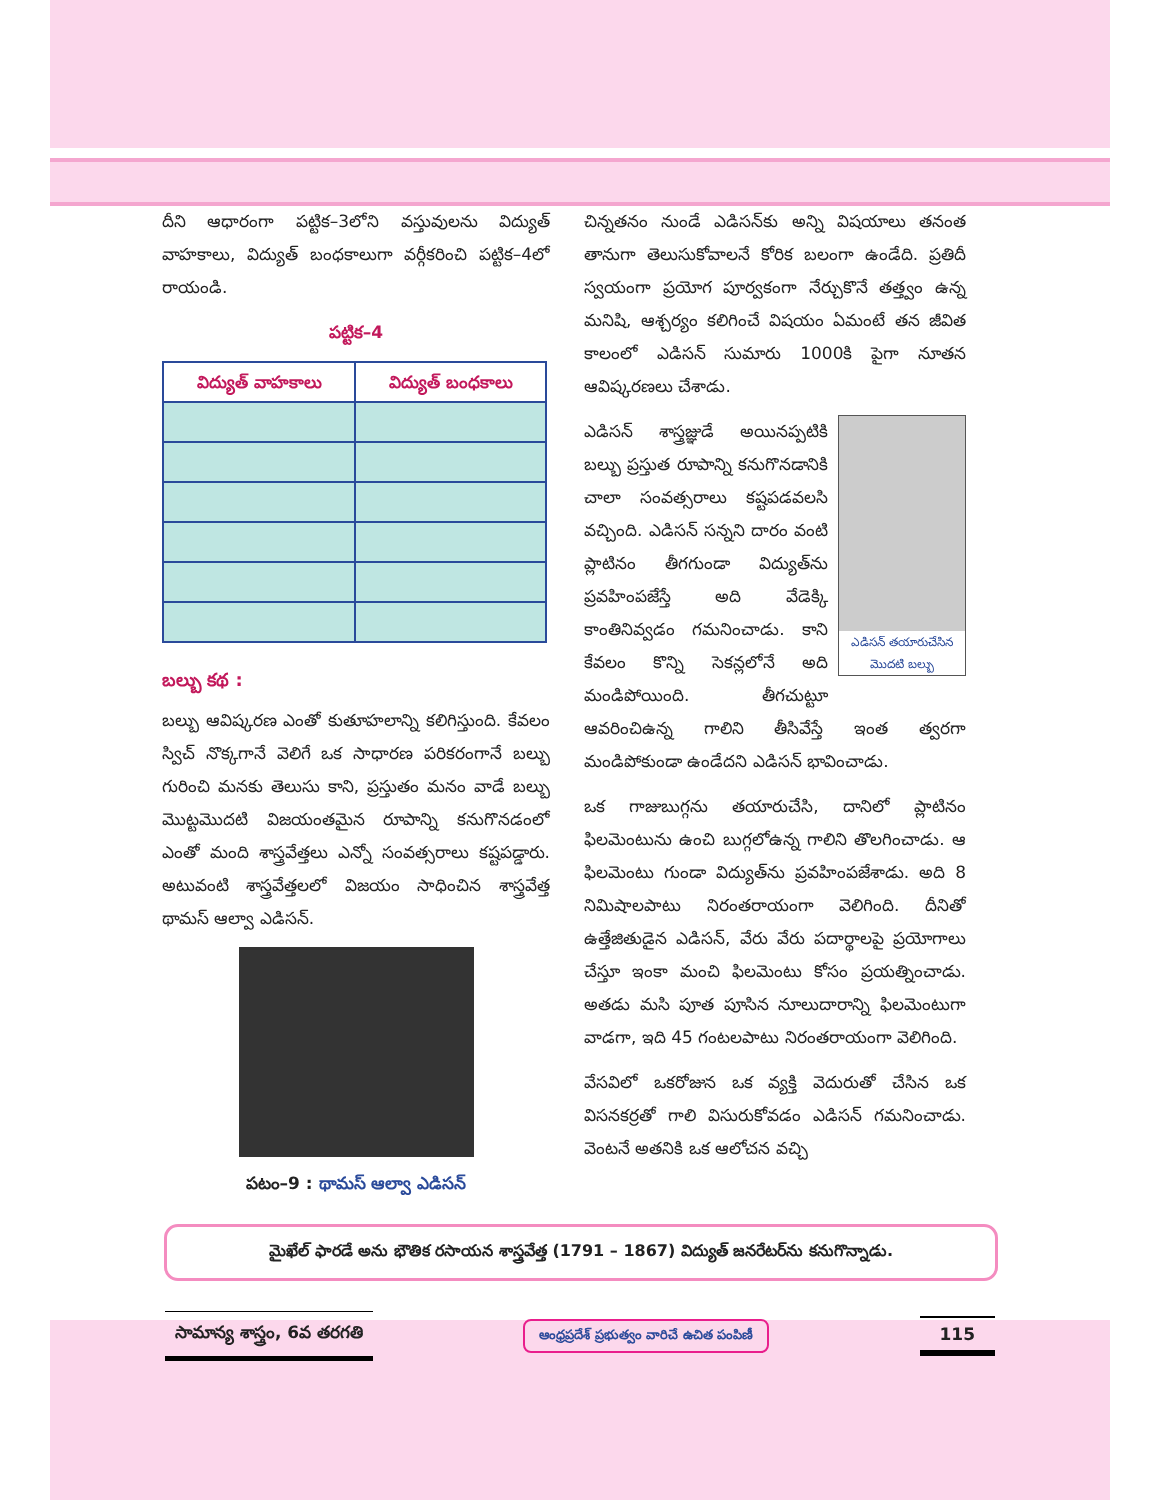దీని ఆధారంగా పట్టిక–3లోని వస్తువులను విద్యుత్ వాహకాలు, విద్యుత్ బంధకాలుగా వర్గీకరించి పట్టిక–4లో రాయండి.
పట్టిక–4
| విద్యుత్ వాహకాలు | విద్యుత్ బంధకాలు |
| --- | --- |
బల్బు కథ :
బల్బు ఆవిష్కరణ ఎంతో కుతూహలాన్ని కలిగిస్తుంది. కేవలం స్విచ్ నొక్కగానే వెలిగే ఒక సాధారణ పరికరంగానే బల్బు గురించి మనకు తెలుసు కాని, ప్రస్తుతం మనం వాడే బల్బు మొట్టమొదటి విజయంతమైన రూపాన్ని కనుగొనడంలో ఎంతో మంది శాస్త్రవేత్తలు ఎన్నో సంవత్సరాలు కష్టపడ్డారు. అటువంటి శాస్త్రవేత్తలలో విజయం సాధించిన శాస్త్రవేత్త థామస్ ఆల్వా ఎడిసన్.
పటం–9 : థామస్ ఆల్వా ఎడిసన్
చిన్నతనం నుండే ఎడిసన్‌కు అన్ని విషయాలు తనంత తానుగా తెలుసుకోవాలనే కోరిక బలంగా ఉండేది. ప్రతిదీ స్వయంగా ప్రయోగ పూర్వకంగా నేర్చుకొనే తత్త్వం ఉన్న మనిషి, ఆశ్చర్యం కలిగించే విషయం ఏమంటే తన జీవిత కాలంలో ఎడిసన్ సుమారు 1000కి పైగా నూతన ఆవిష్కరణలు చేశాడు.
ఎడిసన్ తయారుచేసిన మొదటి బల్బు
ఎడిసన్ శాస్త్రజ్ఞుడే అయినప్పటికి బల్బు ప్రస్తుత రూపాన్ని కనుగొనడానికి చాలా సంవత్సరాలు కష్టపడవలసి వచ్చింది. ఎడిసన్ సన్నని దారం వంటి ప్లాటినం తీగగుండా విద్యుత్‌ను ప్రవహింపజేస్తే అది వేడెక్కి కాంతినివ్వడం గమనించాడు. కాని కేవలం కొన్ని సెకన్లలోనే అది మండిపోయింది. తీగచుట్టూ ఆవరించిఉన్న గాలిని తీసివేస్తే ఇంత త్వరగా మండిపోకుండా ఉండేదని ఎడిసన్ భావించాడు.
ఒక గాజుబుగ్గను తయారుచేసి, దానిలో ప్లాటినం ఫిలమెంటును ఉంచి బుగ్గలోఉన్న గాలిని తొలగించాడు. ఆ ఫిలమెంటు గుండా విద్యుత్‌ను ప్రవహింపజేశాడు. అది 8 నిమిషాలపాటు నిరంతరాయంగా వెలిగింది. దీనితో ఉత్తేజితుడైన ఎడిసన్, వేరు వేరు పదార్థాలపై ప్రయోగాలు చేస్తూ ఇంకా మంచి ఫిలమెంటు కోసం ప్రయత్నించాడు. అతడు మసి పూత పూసిన నూలుదారాన్ని ఫిలమెంటుగా వాడగా, ఇది 45 గంటలపాటు నిరంతరాయంగా వెలిగింది.
వేసవిలో ఒకరోజున ఒక వ్యక్తి వెదురుతో చేసిన ఒక విసనకర్రతో గాలి విసురుకోవడం ఎడిసన్ గమనించాడు. వెంటనే అతనికి ఒక ఆలోచన వచ్చి
మైఖేల్ ఫారడే అను భౌతిక రసాయన శాస్త్రవేత్త (1791 – 1867) విద్యుత్ జనరేటర్‌ను కనుగొన్నాడు.
సామాన్య శాస్త్రం, 6వ తరగతి
ఆంధ్రప్రదేశ్ ప్రభుత్వం వారిచే ఉచిత పంపిణీ
115